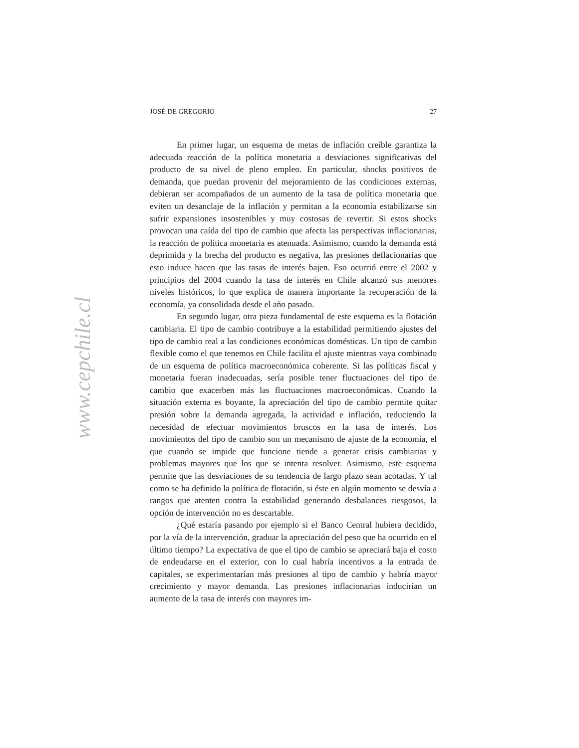JOSÉ DE GREGORIO 27
En primer lugar, un esquema de metas de inflación creíble garantiza la adecuada reacción de la política monetaria a desviaciones significativas del producto de su nivel de pleno empleo. En particular, shocks positivos de demanda, que puedan provenir del mejoramiento de las condiciones externas, debieran ser acompañados de un aumento de la tasa de política monetaria que eviten un desanclaje de la inflación y permitan a la economía estabilizarse sin sufrir expansiones insostenibles y muy costosas de revertir. Si estos shocks provocan una caída del tipo de cambio que afecta las perspectivas inflacionarias, la reacción de política monetaria es atenuada. Asimismo, cuando la demanda está deprimida y la brecha del producto es negativa, las presiones deflacionarias que esto induce hacen que las tasas de interés bajen. Eso ocurrió entre el 2002 y principios del 2004 cuando la tasa de interés en Chile alcanzó sus menores niveles históricos, lo que explica de manera importante la recuperación de la economía, ya consolidada desde el año pasado.
En segundo lugar, otra pieza fundamental de este esquema es la flotación cambiaria. El tipo de cambio contribuye a la estabilidad permitiendo ajustes del tipo de cambio real a las condiciones económicas domésticas. Un tipo de cambio flexible como el que tenemos en Chile facilita el ajuste mientras vaya combinado de un esquema de política macroeconómica coherente. Si las políticas fiscal y monetaria fueran inadecuadas, sería posible tener fluctuaciones del tipo de cambio que exacerben más las fluctuaciones macroeconómicas. Cuando la situación externa es boyante, la apreciación del tipo de cambio permite quitar presión sobre la demanda agregada, la actividad e inflación, reduciendo la necesidad de efectuar movimientos bruscos en la tasa de interés. Los movimientos del tipo de cambio son un mecanismo de ajuste de la economía, el que cuando se impide que funcione tiende a generar crisis cambiarias y problemas mayores que los que se intenta resolver. Asimismo, este esquema permite que las desviaciones de su tendencia de largo plazo sean acotadas. Y tal como se ha definido la política de flotación, si éste en algún momento se desvía a rangos que atenten contra la estabilidad generando desbalances riesgosos, la opción de intervención no es descartable.
¿Qué estaría pasando por ejemplo si el Banco Central hubiera decidido, por la vía de la intervención, graduar la apreciación del peso que ha ocurrido en el último tiempo? La expectativa de que el tipo de cambio se apreciará baja el costo de endeudarse en el exterior, con lo cual habría incentivos a la entrada de capitales, se experimentarían más presiones al tipo de cambio y habría mayor crecimiento y mayor demanda. Las presiones inflacionarias inducirían un aumento de la tasa de interés con mayores im-
www.cepchile.cl